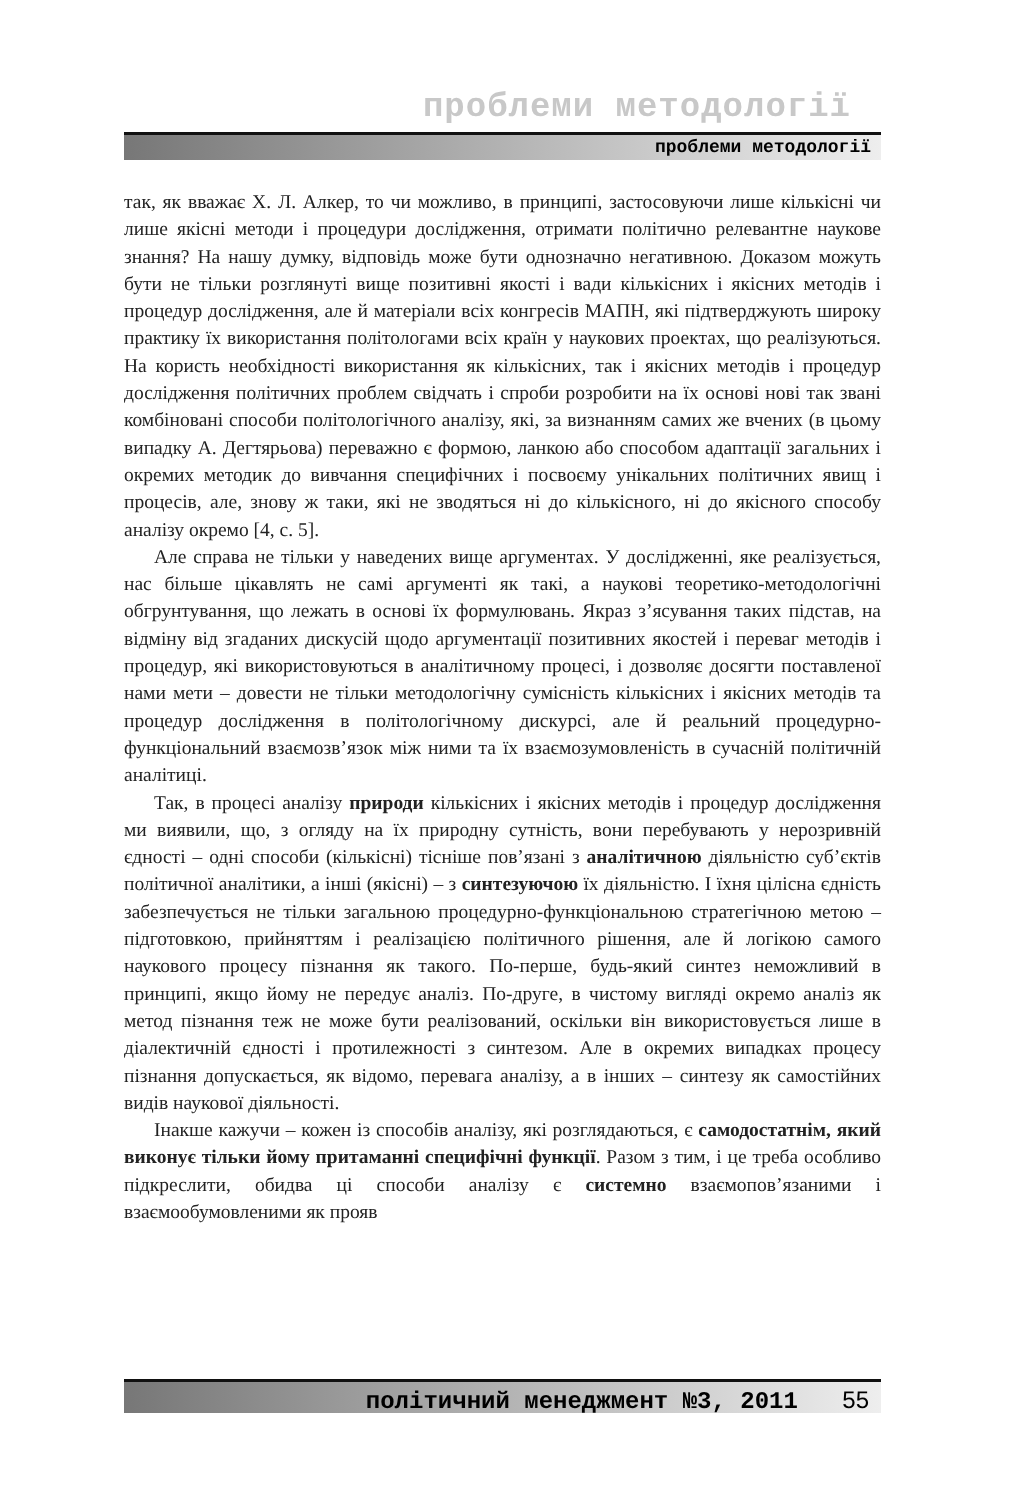проблеми методології
проблеми методології
так, як вважає Х. Л. Алкер, то чи можливо, в принципі, застосовуючи лише кількісні чи лише якісні методи і процедури дослідження, отримати політично релевантне наукове знання? На нашу думку, відповідь може бути однозначно негативною. Доказом можуть бути не тільки розглянуті вище позитивні якості і вади кількісних і якісних методів і процедур дослідження, але й матеріали всіх конгресів МАПН, які підтверджують широку практику їх використання політологами всіх країн у наукових проектах, що реалізуються. На користь необхідності використання як кількісних, так і якісних методів і процедур дослідження політичних проблем свідчать і спроби розробити на їх основі нові так звані комбіновані способи політологічного аналізу, які, за визнанням самих же вчених (в цьому випадку А. Дегтярьова) переважно є формою, ланкою або способом адаптації загальних і окремих методик до вивчання специфічних і посвоєму унікальних політичних явищ і процесів, але, знову ж таки, які не зводяться ні до кількісного, ні до якісного способу аналізу окремо [4, с. 5].
Але справа не тільки у наведених вище аргументах. У дослідженні, яке реалізується, нас більше цікавлять не самі аргументі як такі, а наукові теоретико-методологічні обгрунтування, що лежать в основі їх формулювань. Якраз з’ясування таких підстав, на відміну від згаданих дискусій щодо аргументації позитивних якостей і переваг методів і процедур, які використовуються в аналітичному процесі, і дозволяє досягти поставленої нами мети – довести не тільки методологічну сумісність кількісних і якісних методів та процедур дослідження в політологічному дискурсі, але й реальний процедурно-функціональний взаємозв’язок між ними та їх взаємозумовленість в сучасній політичній аналітиці.
Так, в процесі аналізу природи кількісних і якісних методів і процедур дослідження ми виявили, що, з огляду на їх природну сутність, вони перебувають у нерозривній єдності – одні способи (кількісні) тісніше пов’язані з аналітичною діяльністю суб’єктів політичної аналітики, а інші (якісні) – з синтезуючою їх діяльністю. І їхня цілісна єдність забезпечується не тільки загальною процедурно-функціональною стратегічною метою – підготовкою, прийняттям і реалізацією політичного рішення, але й логікою самого наукового процесу пізнання як такого. По-перше, будь-який синтез неможливий в принципі, якщо йому не передує аналіз. По-друге, в чистому вигляді окремо аналіз як метод пізнання теж не може бути реалізований, оскільки він використовується лише в діалектичній єдності і протилежності з синтезом. Але в окремих випадках процесу пізнання допускається, як відомо, перевага аналізу, а в інших – синтезу як самостійних видів наукової діяльності.
Інакше кажучи – кожен із способів аналізу, які розглядаються, є самодостатнім, який виконує тільки йому притаманні специфічні функції. Разом з тим, і це треба особливо підкреслити, обидва ці способи аналізу є системно взаємопов’язаними і взаємообумовленими як прояв
політичний менеджмент №3, 2011 55